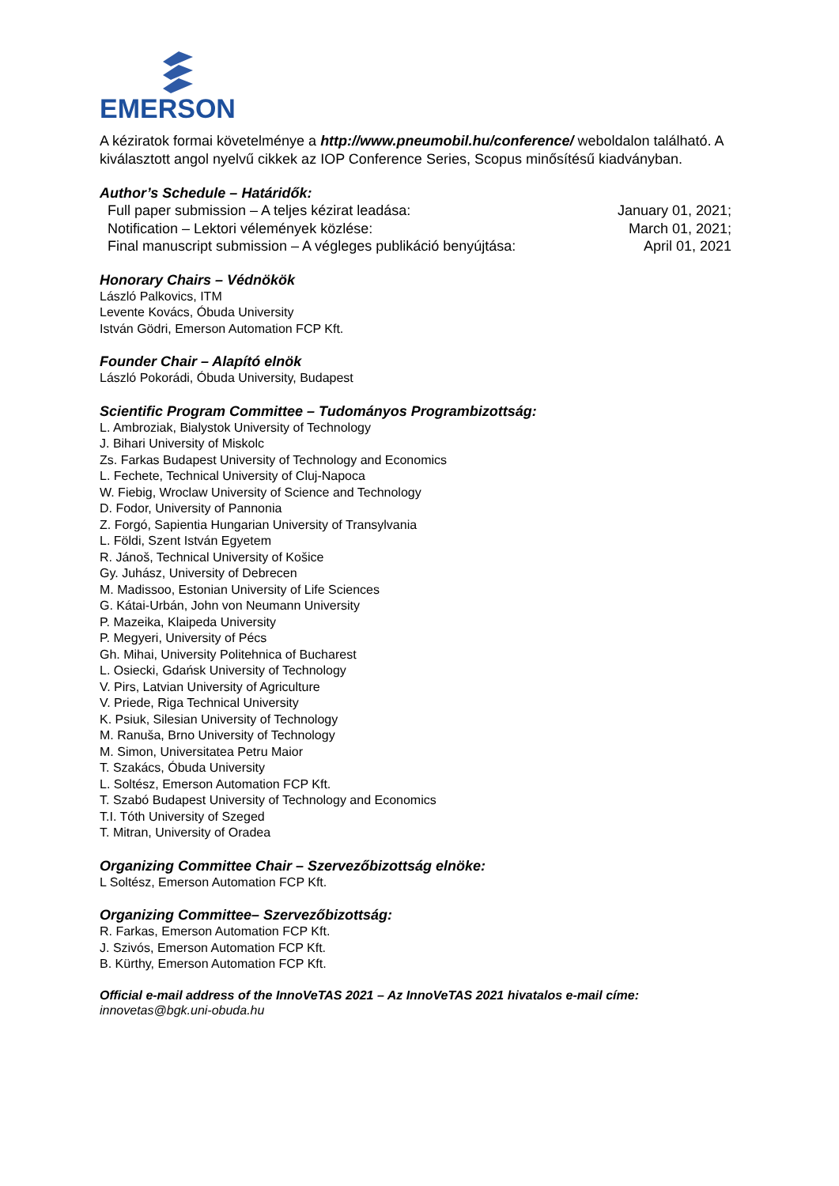EMERSON
A kéziratok formai követelménye a http://www.pneumobil.hu/conference/ weboldalon található. A kiválasztott angol nyelvű cikkek az IOP Conference Series, Scopus minősítésű kiadványban.
Author’s Schedule – Határidők:
Full paper submission – A teljes kézirat leadása:
Notification – Lektori vélemények közlése:
Final manuscript submission – A végleges publikáció benyújtása:
January 01, 2021;
March 01, 2021;
April 01, 2021
Honorary Chairs – Védnökök
László Palkovics, ITM
Levente Kovács, Óbuda University
István Gödri, Emerson Automation FCP Kft.
Founder Chair – Alapító elnök
László Pokorádi, Óbuda University, Budapest
Scientific Program Committee – Tudományos Programbizottság:
L. Ambroziak, Bialystok University of Technology
J. Bihari University of Miskolc
Zs. Farkas Budapest University of Technology and Economics
L. Fechete, Technical University of Cluj-Napoca
W. Fiebig, Wroclaw University of Science and Technology
D. Fodor, University of Pannonia
Z. Forgó, Sapientia Hungarian University of Transylvania
L. Földi, Szent István Egyetem
R. Jánoš, Technical University of Košice
Gy. Juhász, University of Debrecen
M. Madissoo, Estonian University of Life Sciences
G. Kátai-Urbán, John von Neumann University
P. Mazeika, Klaipeda University
P. Megyeri, University of Pécs
Gh. Mihai, University Politehnica of Bucharest
L. Osiecki, Gdańsk University of Technology
V. Pirs, Latvian University of Agriculture
V. Priede, Riga Technical University
K. Psiuk, Silesian University of Technology
M. Ranuša, Brno University of Technology
M. Simon, Universitatea Petru Maior
T. Szakács, Óbuda University
L. Soltész, Emerson Automation FCP Kft.
T. Szabó Budapest University of Technology and Economics
T.I. Tóth University of Szeged
T. Mitran, University of Oradea
Organizing Committee Chair – Szervezőbizottság elnöke:
L Soltész, Emerson Automation FCP Kft.
Organizing Committee– Szervezőbizottság:
R. Farkas, Emerson Automation FCP Kft.
J. Szivós, Emerson Automation FCP Kft.
B. Kürthy, Emerson Automation FCP Kft.
Official e-mail address of the InnoVeTAS 2021 – Az InnoVeTAS 2021 hivatalos e-mail címe:
innovetas@bgk.uni-obuda.hu